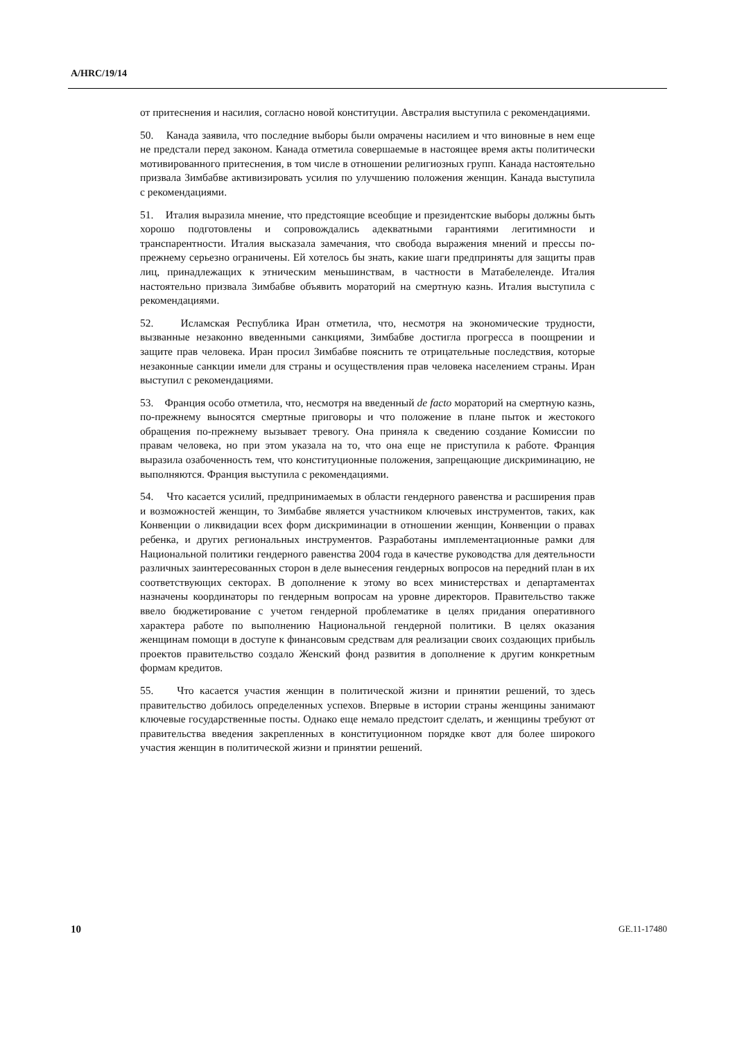A/HRC/19/14
от притеснения и насилия, согласно новой конституции. Австралия выступила с рекомендациями.
50. Канада заявила, что последние выборы были омрачены насилием и что виновные в нем еще не предстали перед законом. Канада отметила совершаемые в настоящее время акты политически мотивированного притеснения, в том числе в отношении религиозных групп. Канада настоятельно призвала Зимбабве активизировать усилия по улучшению положения женщин. Канада выступила с рекомендациями.
51. Италия выразила мнение, что предстоящие всеобщие и президентские выборы должны быть хорошо подготовлены и сопровождались адекватными гарантиями легитимности и транспарентности. Италия высказала замечания, что свобода выражения мнений и прессы по-прежнему серьезно ограничены. Ей хотелось бы знать, какие шаги предприняты для защиты прав лиц, принадлежащих к этническим меньшинствам, в частности в Матабелеленде. Италия настоятельно призвала Зимбабве объявить мораторий на смертную казнь. Италия выступила с рекомендациями.
52. Исламская Республика Иран отметила, что, несмотря на экономические трудности, вызванные незаконно введенными санкциями, Зимбабве достигла прогресса в поощрении и защите прав человека. Иран просил Зимбабве пояснить те отрицательные последствия, которые незаконные санкции имели для страны и осуществления прав человека населением страны. Иран выступил с рекомендациями.
53. Франция особо отметила, что, несмотря на введенный de facto мораторий на смертную казнь, по-прежнему выносятся смертные приговоры и что положение в плане пыток и жестокого обращения по-прежнему вызывает тревогу. Она приняла к сведению создание Комиссии по правам человека, но при этом указала на то, что она еще не приступила к работе. Франция выразила озабоченность тем, что конституционные положения, запрещающие дискриминацию, не выполняются. Франция выступила с рекомендациями.
54. Что касается усилий, предпринимаемых в области гендерного равенства и расширения прав и возможностей женщин, то Зимбабве является участником ключевых инструментов, таких, как Конвенции о ликвидации всех форм дискриминации в отношении женщин, Конвенции о правах ребенка, и других региональных инструментов. Разработаны имплементационные рамки для Национальной политики гендерного равенства 2004 года в качестве руководства для деятельности различных заинтересованных сторон в деле вынесения гендерных вопросов на передний план в их соответствующих секторах. В дополнение к этому во всех министерствах и департаментах назначены координаторы по гендерным вопросам на уровне директоров. Правительство также ввело бюджетирование с учетом гендерной проблематике в целях придания оперативного характера работе по выполнению Национальной гендерной политики. В целях оказания женщинам помощи в доступе к финансовым средствам для реализации своих создающих прибыль проектов правительство создало Женский фонд развития в дополнение к другим конкретным формам кредитов.
55. Что касается участия женщин в политической жизни и принятии решений, то здесь правительство добилось определенных успехов. Впервые в истории страны женщины занимают ключевые государственные посты. Однако еще немало предстоит сделать, и женщины требуют от правительства введения закрепленных в конституционном порядке квот для более широкого участия женщин в политической жизни и принятии решений.
10 GE.11-17480